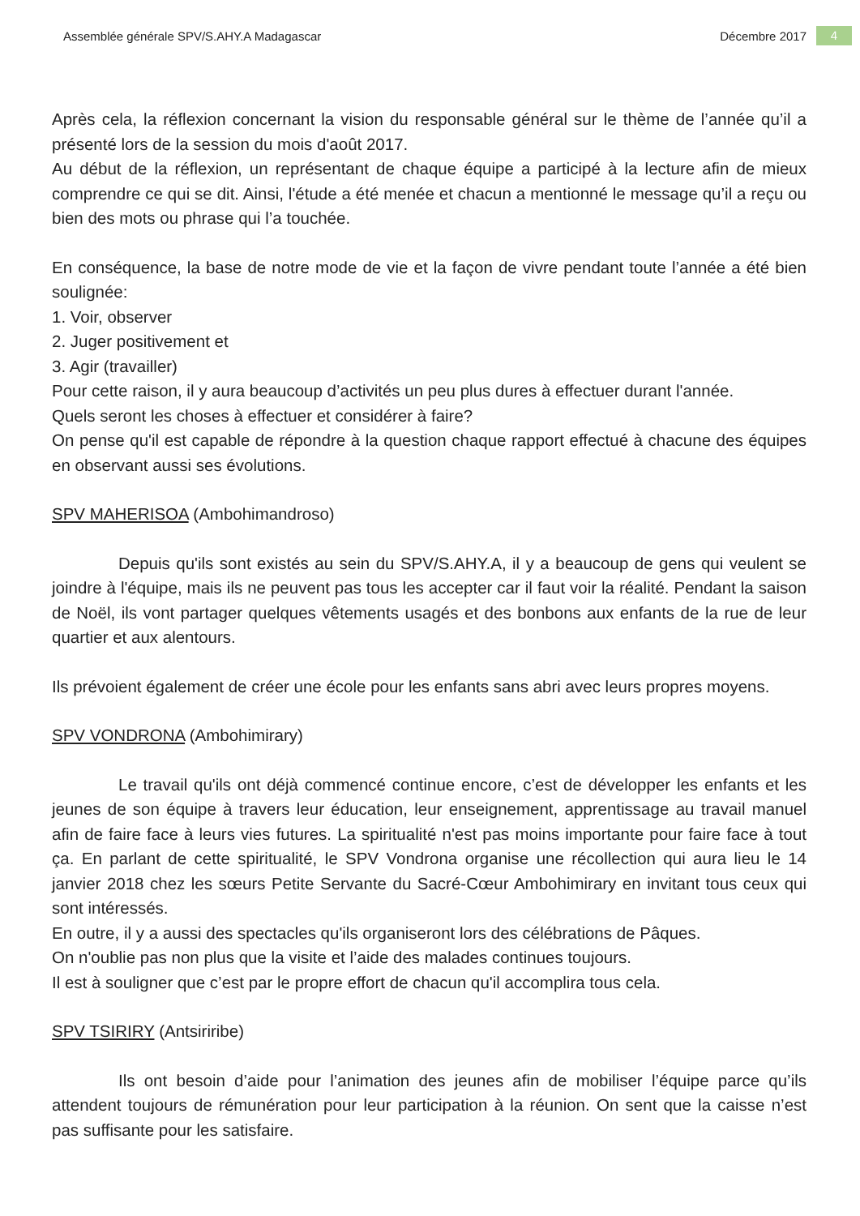Assemblée générale SPV/S.AHY.A Madagascar Décembre 2017 4
Après cela, la réflexion concernant la vision du responsable général sur le thème de l’année qu’il a présenté lors de la session du mois d'août 2017.
Au début de la réflexion, un représentant de chaque équipe a participé à la lecture afin de mieux comprendre ce qui se dit. Ainsi, l'étude a été menée et chacun a mentionné le message qu’il a reçu ou bien des mots ou phrase qui l’a touchée.
En conséquence, la base de notre mode de vie et la façon de vivre pendant toute l’année a été bien soulignée:
1. Voir, observer
2. Juger positivement et
3. Agir (travailler)
Pour cette raison, il y aura beaucoup d’activités un peu plus dures à effectuer durant l'année.
Quels seront les choses à effectuer et considérer à faire?
On pense qu'il est capable de répondre à la question chaque rapport effectué à chacune des équipes en observant aussi ses évolutions.
SPV MAHERISOA (Ambohimandroso)
Depuis qu'ils sont existés au sein du SPV/S.AHY.A, il y a beaucoup de gens qui veulent se joindre à l'équipe, mais ils ne peuvent pas tous les accepter car il faut voir la réalité. Pendant la saison de Noël, ils vont partager quelques vêtements usagés et des bonbons aux enfants de la rue de leur quartier et aux alentours.
Ils prévoient également de créer une école pour les enfants sans abri avec leurs propres moyens.
SPV VONDRONA (Ambohimirary)
Le travail qu'ils ont déjà commencé continue encore, c’est de développer les enfants et les jeunes de son équipe à travers leur éducation, leur enseignement, apprentissage au travail manuel afin de faire face à leurs vies futures. La spiritualité n'est pas moins importante pour faire face à tout ça. En parlant de cette spiritualité, le SPV Vondrona organise une récollection qui aura lieu le 14 janvier 2018 chez les sœurs Petite Servante du Sacré-Cœur Ambohimirary en invitant tous ceux qui sont intéressés.
En outre, il y a aussi des spectacles qu'ils organiseront lors des célébrations de Pâques.
On n'oublie pas non plus que la visite et l’aide des malades continues toujours.
Il est à souligner que c’est par le propre effort de chacun qu'il accomplira tous cela.
SPV TSIRIRY (Antsiriribe)
Ils ont besoin d’aide pour l’animation des jeunes afin de mobiliser l’équipe parce qu’ils attendent toujours de rémunération pour leur participation à la réunion. On sent que la caisse n’est pas suffisante pour les satisfaire.